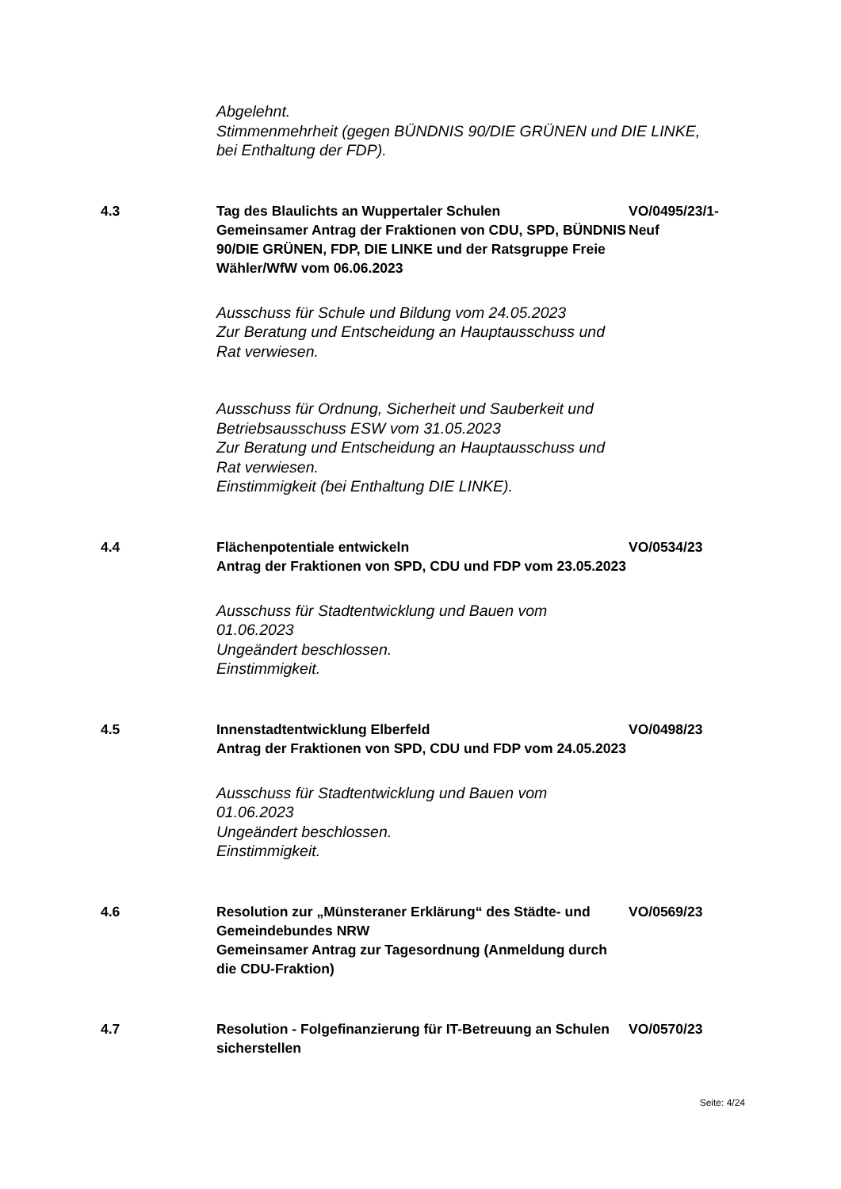Abgelehnt.
Stimmenmehrheit (gegen BÜNDNIS 90/DIE GRÜNEN und DIE LINKE, bei Enthaltung der FDP).
4.3 Tag des Blaulichts an Wuppertaler Schulen
Gemeinsamer Antrag der Fraktionen von CDU, SPD, BÜNDNIS 90/DIE GRÜNEN, FDP, DIE LINKE und der Ratsgruppe Freie Wähler/WfW vom 06.06.2023
Ausschuss für Schule und Bildung vom 24.05.2023
Zur Beratung und Entscheidung an Hauptausschuss und Rat verwiesen.
Ausschuss für Ordnung, Sicherheit und Sauberkeit und Betriebsausschuss ESW vom 31.05.2023
Zur Beratung und Entscheidung an Hauptausschuss und Rat verwiesen.
Einstimmigkeit (bei Enthaltung DIE LINKE).
VO/0495/23/1-
Neuf
4.4 Flächenpotentiale entwickeln
Antrag der Fraktionen von SPD, CDU und FDP vom 23.05.2023
Ausschuss für Stadtentwicklung und Bauen vom 01.06.2023
Ungeändert beschlossen.
Einstimmigkeit.
VO/0534/23
4.5 Innenstadtentwicklung Elberfeld
Antrag der Fraktionen von SPD, CDU und FDP vom 24.05.2023
Ausschuss für Stadtentwicklung und Bauen vom 01.06.2023
Ungeändert beschlossen.
Einstimmigkeit.
VO/0498/23
4.6 Resolution zur „Münsteraner Erklärung“ des Städte- und Gemeindebundes NRW
Gemeinsamer Antrag zur Tagesordnung (Anmeldung durch die CDU-Fraktion)
VO/0569/23
4.7 Resolution - Folgefinanzierung für IT-Betreuung an Schulen sicherstellen
VO/0570/23
Seite: 4/24